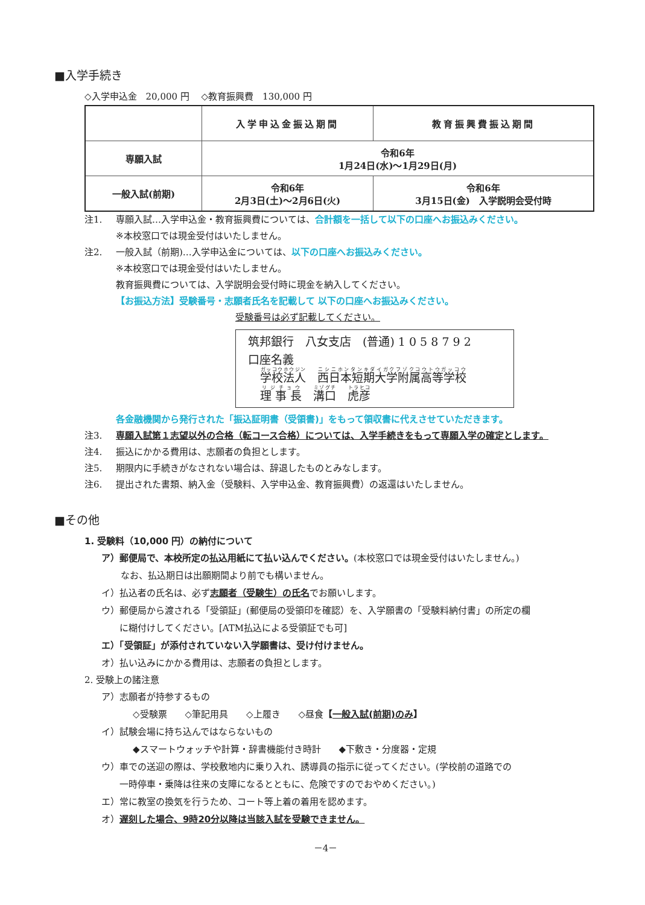■入学手続き
◇入学申込金　20,000 円　 ◇教育振興費　130,000 円
| | 入学申込金振込期間 | 教育振興費振込期間 |
| --- | --- | --- |
| 専願入試 | 令和6年 1月24日(水)～1月29日(月) | |
| 一般入試(前期) | 令和6年 2月3日(土)～2月6日(火) | 令和6年 3月15日(金) 入学説明会受付時 |
注1. 専願入試…入学申込金・教育振興費については、合計額を一括して以下の口座へお振込みください。
※本校窓口では現金受付はいたしません。
注2. 一般入試（前期)…入学申込金については、以下の口座へお振込みください。
※本校窓口では現金受付はいたしません。
教育振興費については、入学説明会受付時に現金を納入してください。
【お振込方法】受験番号・志願者氏名を記載して 以下の口座へお振込みください。
受験番号は必ず記載してください。
筑邦銀行　八女支店　(普通) 1 0 5 8 7 9 2
口座名義
学校法人　西日本短期大学附属高等学校
理 事 長　溝口　虎彦
各金融機関から発行された「振込証明書（受領書)」をもって領収書に代えさせていただきます。
注3. 専願入試第１志望以外の合格（転コース合格）については、入学手続きをもって専願入学の確定とします。
注4. 振込にかかる費用は、志願者の負担とします。
注5. 期限内に手続きがなされない場合は、辞退したものとみなします。
注6. 提出された書類、納入金（受験料、入学申込金、教育振興費）の返還はいたしません。
■その他
1. 受験料（10,000 円）の納付について
ア）郵便局で、本校所定の払込用紙にて払い込んでください。(本校窓口では現金受付はいたしません。)
なお、払込期日は出願期間より前でも構いません。
イ）払込者の氏名は、必ず志願者（受験生）の氏名でお願いします。
ウ）郵便局から渡される「受領証」(郵便局の受領印を確認）を、入学願書の「受験料納付書」の所定の欄
　　に糊付けしてください。[ATM払込による受領証でも可]
エ）「受領証」が添付されていない入学願書は、受け付けません。
オ）払い込みにかかる費用は、志願者の負担とします。
2. 受験上の諸注意
ア）志願者が持参するもの
◇受験票　　◇筆記用具　　◇上履き　　◇昼食【一般入試(前期)のみ】
イ）試験会場に持ち込んではならないもの
◆スマートウォッチや計算・辞書機能付き時計　　◆下敷き・分度器・定規
ウ）車での送迎の際は、学校敷地内に乗り入れ、誘導員の指示に従ってください。(学校前の道路での
　　一時停車・乗降は往来の支障になるとともに、危険ですのでおやめください。)
エ）常に教室の換気を行うため、コート等上着の着用を認めます。
オ）遅刻した場合、9時20分以降は当該入試を受験できません。
－4－